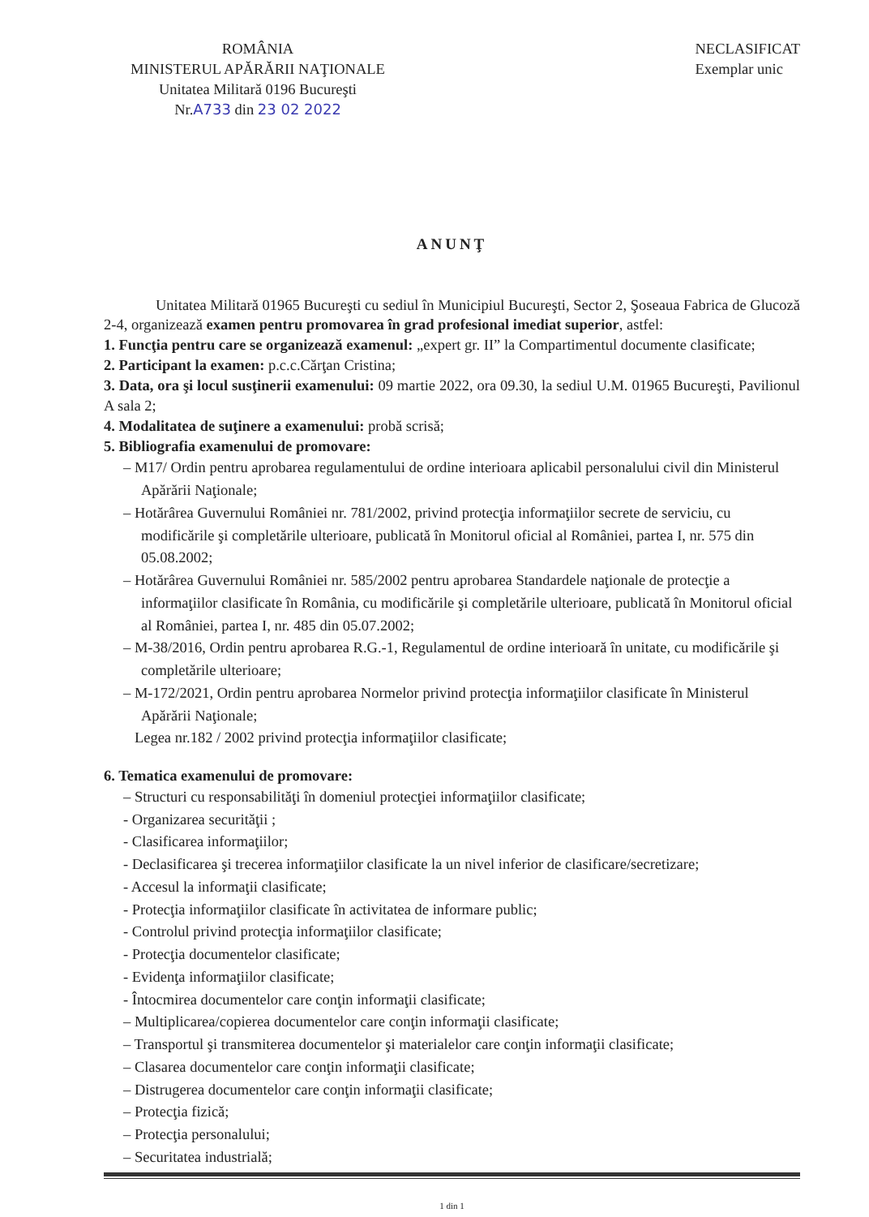ROMÂNIA
MINISTERUL APĂRĂRII NAŢIONALE
Unitatea Militară 0196 Bucureşti
Nr.A733 din 23 02 2022
NECLASIFICAT
Exemplar unic
ANUNŢ
Unitatea Militară 01965 Bucureşti cu sediul în Municipiul Bucureşti, Sector 2, Şoseaua Fabrica de Glucoză 2-4, organizează examen pentru promovarea în grad profesional imediat superior, astfel:
1. Funcţia pentru care se organizează examenul: „expert gr. II” la Compartimentul documente clasificate;
2. Participant la examen: p.c.c.Cărţan Cristina;
3. Data, ora şi locul susţinerii examenului: 09 martie 2022, ora 09.30, la sediul U.M. 01965 Bucureşti, Pavilionul A sala 2;
4. Modalitatea de suţinere a examenului: probă scrisă;
5. Bibliografia examenului de promovare:
– M17/ Ordin pentru aprobarea regulamentului de ordine interioara aplicabil personalului civil din Ministerul Apărării Naţionale;
– Hotărârea Guvernului României nr. 781/2002, privind protecţia informaţiilor secrete de serviciu, cu modificările şi completările ulterioare, publicată în Monitorul oficial al României, partea I, nr. 575 din 05.08.2002;
– Hotărârea Guvernului României nr. 585/2002 pentru aprobarea Standardele naţionale de protecţie a informaţiilor clasificate în România, cu modificările şi completările ulterioare, publicată în Monitorul oficial al României, partea I, nr. 485 din 05.07.2002;
– M-38/2016, Ordin pentru aprobarea R.G.-1, Regulamentul de ordine interioară în unitate, cu modificările şi completările ulterioare;
– M-172/2021, Ordin pentru aprobarea Normelor privind protecţia informaţiilor clasificate în Ministerul Apărării Naţionale;
Legea nr.182 / 2002 privind protecţia informaţiilor clasificate;
6. Tematica examenului de promovare:
– Structuri cu responsabilităţi în domeniul protecţiei informaţiilor clasificate;
- Organizarea securităţii ;
- Clasificarea informaţiilor;
- Declasificarea şi trecerea informaţiilor clasificate la un nivel inferior de clasificare/secretizare;
- Accesul la informaţii clasificate;
- Protecţia informaţiilor clasificate în activitatea de informare public;
- Controlul privind protecţia informaţiilor clasificate;
- Protecţia documentelor clasificate;
- Evidenţa informaţiilor clasificate;
- Întocmirea documentelor care conţin informaţii clasificate;
– Multiplicarea/copierea documentelor care conţin informaţii clasificate;
– Transportul şi transmiterea documentelor şi materialelor care conţin informaţii clasificate;
– Clasarea documentelor care conţin informaţii clasificate;
– Distrugerea documentelor care conţin informaţii clasificate;
– Protecţia fizică;
– Protecţia personalului;
– Securitatea industrială;
1 din 1